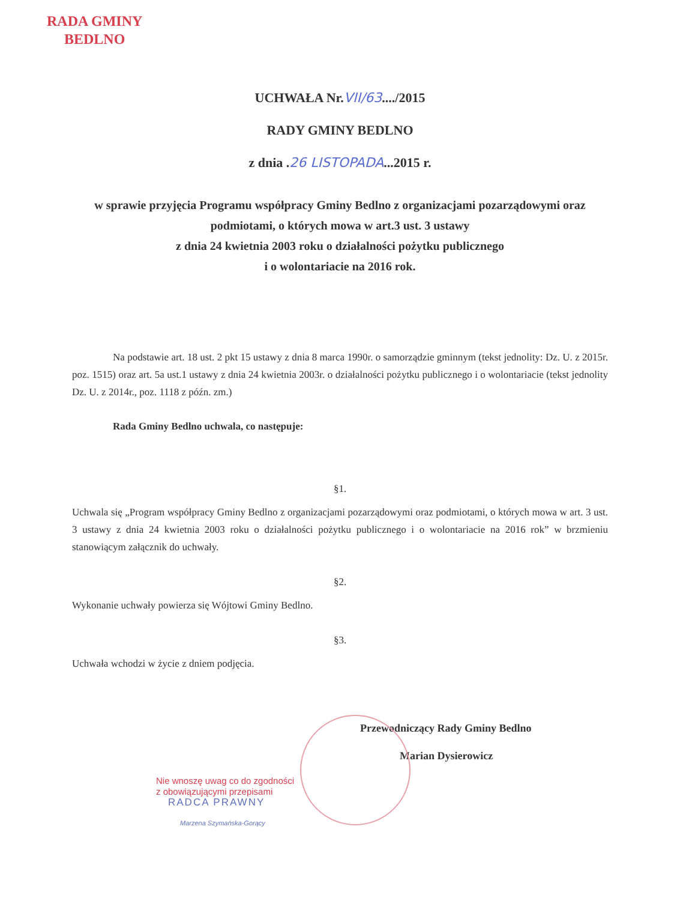RADA GMINY
BEDLNO
UCHWAŁA Nr.VII/63..../2015
RADY GMINY BEDLNO
z dnia .26 LISTOPADA...2015 r.
w sprawie przyjęcia Programu współpracy Gminy Bedlno z organizacjami pozarządowymi oraz podmiotami, o których mowa w art.3 ust. 3 ustawy
z dnia 24 kwietnia 2003 roku o działalności pożytku publicznego
i o wolontariacie na 2016 rok.
Na podstawie art. 18 ust. 2 pkt 15 ustawy z dnia 8 marca 1990r. o samorządzie gminnym (tekst jednolity: Dz. U. z 2015r. poz. 1515) oraz art. 5a ust.1 ustawy z dnia 24 kwietnia 2003r. o działalności pożytku publicznego i o wolontariacie (tekst jednolity Dz. U. z 2014r., poz. 1118 z późn. zm.)
Rada Gminy Bedlno uchwala, co następuje:
§1.
Uchwala się „Program współpracy Gminy Bedlno z organizacjami pozarządowymi oraz podmiotami, o których mowa w art. 3 ust. 3 ustawy z dnia 24 kwietnia 2003 roku o działalności pożytku publicznego i o wolontariacie na 2016 rok” w brzmieniu stanowiącym załącznik do uchwały.
§2.
Wykonanie uchwały powierza się Wójtowi Gminy Bedlno.
§3.
Uchwała wchodzi w życie z dniem podjęcia.
Przewodniczący Rady Gminy Bedlno
Marian Dysierowicz
Nie wnoszę uwag co do zgodności
z obowiązującymi przepisami
RADCA PRAWNY
Marzena Szymańska-Gorący